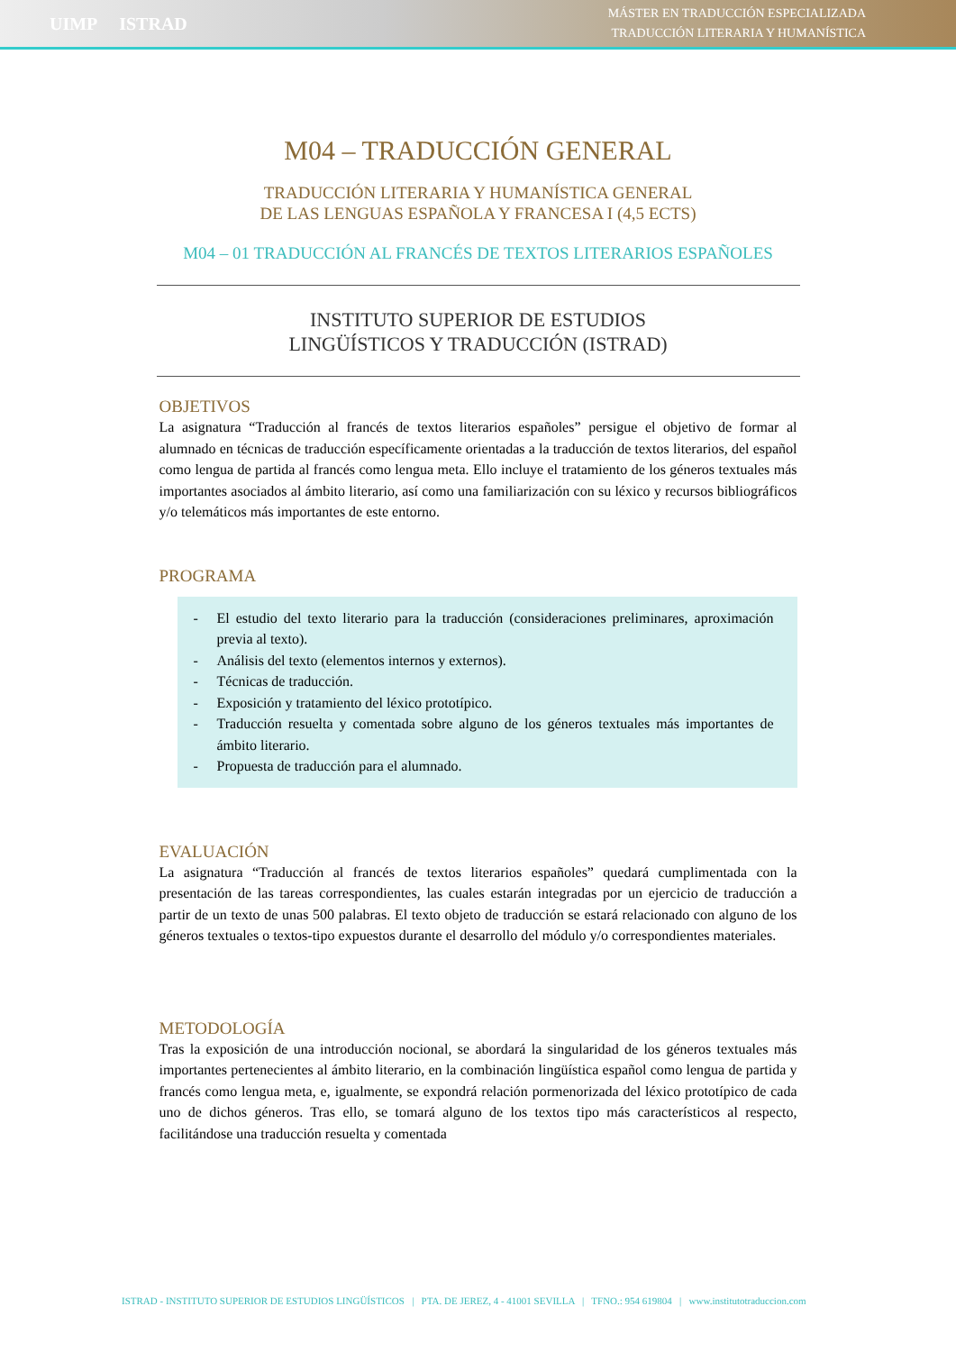UIMP ISTRAD
MÁSTER EN TRADUCCIÓN ESPECIALIZADA
TRADUCCIÓN LITERARIA Y HUMANÍSTICA
M04 – TRADUCCIÓN GENERAL
TRADUCCIÓN LITERARIA Y HUMANÍSTICA GENERAL
DE LAS LENGUAS ESPAÑOLA Y FRANCESA I (4,5 ECTS)
M04 – 01 TRADUCCIÓN AL FRANCÉS DE TEXTOS LITERARIOS ESPAÑOLES
INSTITUTO SUPERIOR DE ESTUDIOS
LINGÜÍSTICOS Y TRADUCCIÓN (ISTRAD)
OBJETIVOS
La asignatura “Traducción al francés de textos literarios españoles” persigue el objetivo de formar al alumnado en técnicas de traducción específicamente orientadas a la traducción de textos literarios, del español como lengua de partida al francés como lengua meta. Ello incluye el tratamiento de los géneros textuales más importantes asociados al ámbito literario, así como una familiarización con su léxico y recursos bibliográficos y/o telemáticos más importantes de este entorno.
PROGRAMA
- El estudio del texto literario para la traducción (consideraciones preliminares, aproximación previa al texto).
- Análisis del texto (elementos internos y externos).
- Técnicas de traducción.
- Exposición y tratamiento del léxico prototípico.
- Traducción resuelta y comentada sobre alguno de los géneros textuales más importantes de ámbito literario.
- Propuesta de traducción para el alumnado.
EVALUACIÓN
La asignatura “Traducción al francés de textos literarios españoles” quedará cumplimentada con la presentación de las tareas correspondientes, las cuales estarán integradas por un ejercicio de traducción a partir de un texto de unas 500 palabras. El texto objeto de traducción se estará relacionado con alguno de los géneros textuales o textos-tipo expuestos durante el desarrollo del módulo y/o correspondientes materiales.
METODOLOGÍA
Tras la exposición de una introducción nocional, se abordará la singularidad de los géneros textuales más importantes pertenecientes al ámbito literario, en la combinación lingüística español como lengua de partida y francés como lengua meta, e, igualmente, se expondrá relación pormenorizada del léxico prototípico de cada uno de dichos géneros. Tras ello, se tomará alguno de los textos tipo más característicos al respecto, facilitándose una traducción resuelta y comentada
ISTRAD - INSTITUTO SUPERIOR DE ESTUDIOS LINGÜÍSTICOS | PTA. DE JEREZ, 4 - 41001 SEVILLA | TFNO.: 954 619804 | www.institutotraduccion.com